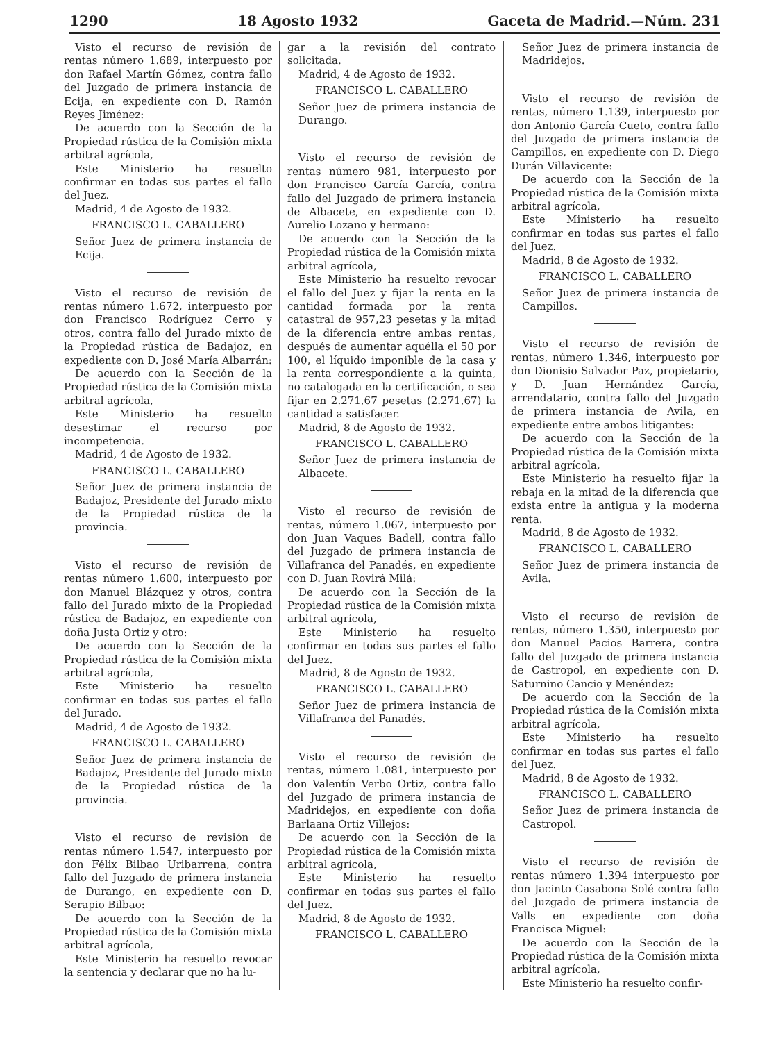1290 18 Agosto 1932 Gaceta de Madrid.—Núm. 231
Visto el recurso de revisión de rentas número 1.689, interpuesto por don Rafael Martín Gómez, contra fallo del Juzgado de primera instancia de Ecija, en expediente con D. Ramón Reyes Jiménez:
De acuerdo con la Sección de la Propiedad rústica de la Comisión mixta arbitral agrícola,
Este Ministerio ha resuelto confirmar en todas sus partes el fallo del Juez.
Madrid, 4 de Agosto de 1932.
FRANCISCO L. CABALLERO
Señor Juez de primera instancia de Ecija.
Visto el recurso de revisión de rentas número 1.672, interpuesto por don Francisco Rodríguez Cerro y otros, contra fallo del Jurado mixto de la Propiedad rústica de Badajoz, en expediente con D. José María Albarrán:
De acuerdo con la Sección de la Propiedad rústica de la Comisión mixta arbitral agrícola,
Este Ministerio ha resuelto desestimar el recurso por incompetencia.
Madrid, 4 de Agosto de 1932.
FRANCISCO L. CABALLERO
Señor Juez de primera instancia de Badajoz, Presidente del Jurado mixto de la Propiedad rústica de la provincia.
Visto el recurso de revisión de rentas número 1.600, interpuesto por don Manuel Blázquez y otros, contra fallo del Jurado mixto de la Propiedad rústica de Badajoz, en expediente con doña Justa Ortiz y otro:
De acuerdo con la Sección de la Propiedad rústica de la Comisión mixta arbitral agrícola,
Este Ministerio ha resuelto confirmar en todas sus partes el fallo del Jurado.
Madrid, 4 de Agosto de 1932.
FRANCISCO L. CABALLERO
Señor Juez de primera instancia de Badajoz, Presidente del Jurado mixto de la Propiedad rústica de la provincia.
Visto el recurso de revisión de rentas número 1.547, interpuesto por don Félix Bilbao Uribarrena, contra fallo del Juzgado de primera instancia de Durango, en expediente con D. Serapio Bilbao:
De acuerdo con la Sección de la Propiedad rústica de la Comisión mixta arbitral agrícola,
Este Ministerio ha resuelto revocar la sentencia y declarar que no ha lu-
gar a la revisión del contrato solicitada.
Madrid, 4 de Agosto de 1932.
FRANCISCO L. CABALLERO
Señor Juez de primera instancia de Durango.
Visto el recurso de revisión de rentas número 981, interpuesto por don Francisco García García, contra fallo del Juzgado de primera instancia de Albacete, en expediente con D. Aurelio Lozano y hermano:
De acuerdo con la Sección de la Propiedad rústica de la Comisión mixta arbitral agrícola,
Este Ministerio ha resuelto revocar el fallo del Juez y fijar la renta en la cantidad formada por la renta catastral de 957,23 pesetas y la mitad de la diferencia entre ambas rentas, después de aumentar aquélla el 50 por 100, el líquido imponible de la casa y la renta correspondiente a la quinta, no catalogada en la certificación, o sea fijar en 2.271,67 pesetas (2.271,67) la cantidad a satisfacer.
Madrid, 8 de Agosto de 1932.
FRANCISCO L. CABALLERO
Señor Juez de primera instancia de Albacete.
Visto el recurso de revisión de rentas, número 1.067, interpuesto por don Juan Vaques Badell, contra fallo del Juzgado de primera instancia de Villafranca del Panadés, en expediente con D. Juan Rovirá Milá:
De acuerdo con la Sección de la Propiedad rústica de la Comisión mixta arbitral agrícola,
Este Ministerio ha resuelto confirmar en todas sus partes el fallo del Juez.
Madrid, 8 de Agosto de 1932.
FRANCISCO L. CABALLERO
Señor Juez de primera instancia de Villafranca del Panadés.
Visto el recurso de revisión de rentas, número 1.081, interpuesto por don Valentín Verbo Ortiz, contra fallo del Juzgado de primera instancia de Madridejos, en expediente con doña Barlaana Ortiz Villejos:
De acuerdo con la Sección de la Propiedad rústica de la Comisión mixta arbitral agrícola,
Este Ministerio ha resuelto confirmar en todas sus partes el fallo del Juez.
Madrid, 8 de Agosto de 1932.
FRANCISCO L. CABALLERO
Señor Juez de primera instancia de Madridejos.
Visto el recurso de revisión de rentas, número 1.139, interpuesto por don Antonio García Cueto, contra fallo del Juzgado de primera instancia de Campillos, en expediente con D. Diego Durán Villavicente:
De acuerdo con la Sección de la Propiedad rústica de la Comisión mixta arbitral agrícola,
Este Ministerio ha resuelto confirmar en todas sus partes el fallo del Juez.
Madrid, 8 de Agosto de 1932.
FRANCISCO L. CABALLERO
Señor Juez de primera instancia de Campillos.
Visto el recurso de revisión de rentas, número 1.346, interpuesto por don Dionisio Salvador Paz, propietario, y D. Juan Hernández García, arrendatario, contra fallo del Juzgado de primera instancia de Avila, en expediente entre ambos litigantes:
De acuerdo con la Sección de la Propiedad rústica de la Comisión mixta arbitral agrícola,
Este Ministerio ha resuelto fijar la rebaja en la mitad de la diferencia que exista entre la antigua y la moderna renta.
Madrid, 8 de Agosto de 1932.
FRANCISCO L. CABALLERO
Señor Juez de primera instancia de Avila.
Visto el recurso de revisión de rentas, número 1.350, interpuesto por don Manuel Pacios Barrera, contra fallo del Juzgado de primera instancia de Castropol, en expediente con D. Saturnino Cancio y Menéndez:
De acuerdo con la Sección de la Propiedad rústica de la Comisión mixta arbitral agrícola,
Este Ministerio ha resuelto confirmar en todas sus partes el fallo del Juez.
Madrid, 8 de Agosto de 1932.
FRANCISCO L. CABALLERO
Señor Juez de primera instancia de Castropol.
Visto el recurso de revisión de rentas número 1.394 interpuesto por don Jacinto Casabona Solé contra fallo del Juzgado de primera instancia de Valls en expediente con doña Francisca Miguel:
De acuerdo con la Sección de la Propiedad rústica de la Comisión mixta arbitral agrícola,
Este Ministerio ha resuelto confir-